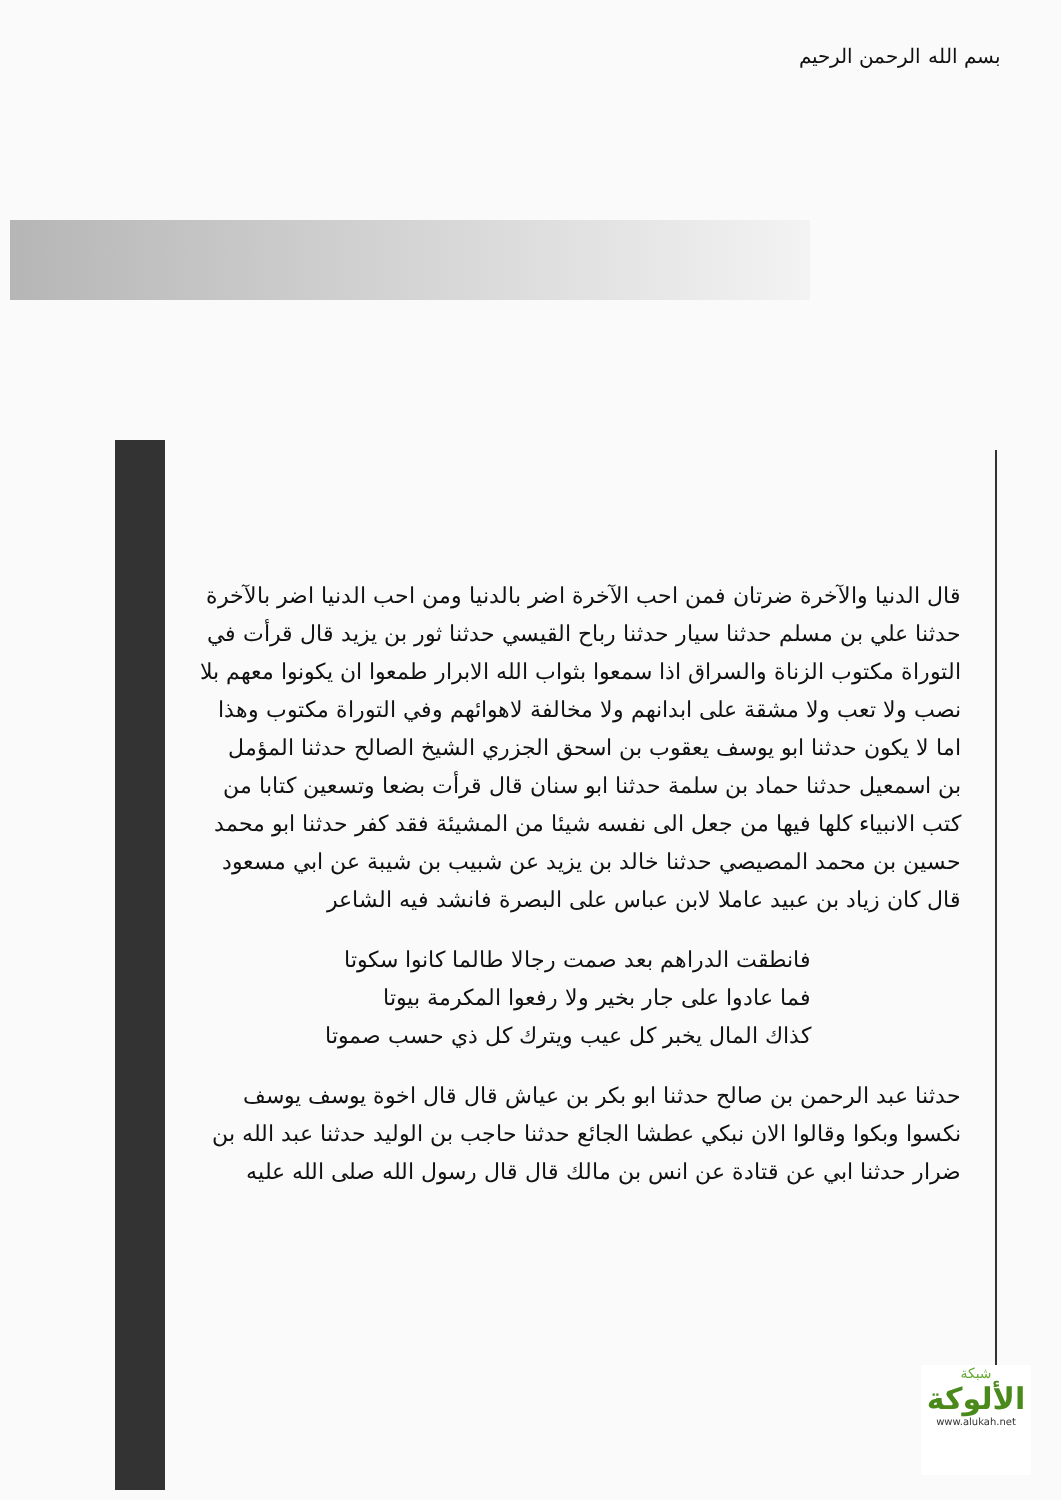بسم الله الرحمن الرحيم
قال الدنيا والآخرة ضرتان فمن احب الآخرة اضر بالدنيا ومن احب الدنيا اضر بالآخرة حدثنا علي بن مسلم حدثنا سيار حدثنا رباح القيسي حدثنا ثور بن يزيد قال قرأت في التوراة مكتوب الزناة والسراق اذا سمعوا بثواب الله الابرار طمعوا ان يكونوا معهم بلا نصب ولا تعب ولا مشقة على ابدانهم ولا مخالفة لاهوائهم وفي التوراة مكتوب وهذا اما لا يكون حدثنا ابو يوسف يعقوب بن اسحق الجزري الشيخ الصالح حدثنا المؤمل بن اسمعيل حدثنا حماد بن سلمة حدثنا ابو سنان قال قرأت بضعا وتسعين كتابا من كتب الانبياء كلها فيها من جعل الى نفسه شيئا من المشيئة فقد كفر حدثنا ابو محمد حسين بن محمد المصيصي حدثنا خالد بن يزيد عن شبيب بن شيبة عن ابي مسعود قال كان زياد بن عبيد عاملا لابن عباس على البصرة فانشد فيه الشاعر
فانطقت الدراهم بعد صمت رجالا طالما كانوا سكوتا
فما عادوا على جار بخير ولا رفعوا المكرمة بيوتا
كذاك المال يخبر كل عيب ويترك كل ذي حسب صموتا
حدثنا عبد الرحمن بن صالح حدثنا ابو بكر بن عياش قال قال اخوة يوسف يوسف نكسوا وبكوا وقالوا الان نبكي عطشا الجائع حدثنا حاجب بن الوليد حدثنا عبد الله بن ضرار حدثنا ابي عن قتادة عن انس بن مالك قال قال رسول الله صلى الله عليه
شبكة
الألوكة
www.alukah.net